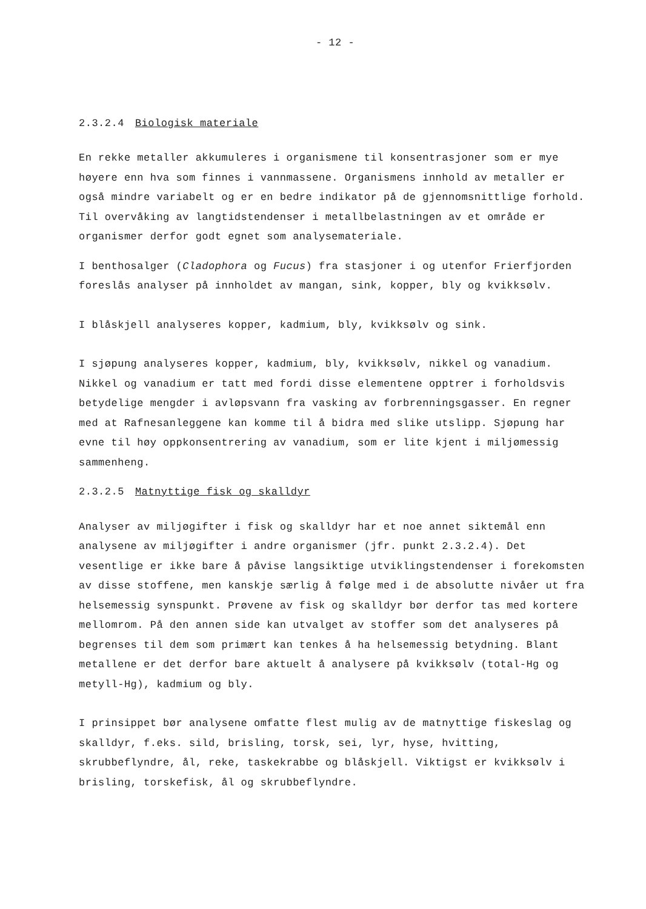- 12 -
2.3.2.4 Biologisk materiale
En rekke metaller akkumuleres i organismene til konsentrasjoner som er mye høyere enn hva som finnes i vannmassene. Organismens innhold av metaller er også mindre variabelt og er en bedre indikator på de gjennomsnittlige forhold. Til overvåking av langtidstendenser i metallbelastningen av et område er organismer derfor godt egnet som analysemateriale.
I benthosalger (Cladophora og Fucus) fra stasjoner i og utenfor Frierfjorden foreslås analyser på innholdet av mangan, sink, kopper, bly og kvikksølv.
I blåskjell analyseres kopper, kadmium, bly, kvikksølv og sink.
I sjøpung analyseres kopper, kadmium, bly, kvikksølv, nikkel og vanadium. Nikkel og vanadium er tatt med fordi disse elementene opptrer i forholdsvis betydelige mengder i avløpsvann fra vasking av forbrenningsgasser. En regner med at Rafnesanleggene kan komme til å bidra med slike utslipp. Sjøpung har evne til høy oppkonsentrering av vanadium, som er lite kjent i miljømessig sammenheng.
2.3.2.5 Matnyttige fisk og skalldyr
Analyser av miljøgifter i fisk og skalldyr har et noe annet siktemål enn analysene av miljøgifter i andre organismer (jfr. punkt 2.3.2.4). Det vesentlige er ikke bare å påvise langsiktige utviklingstendenser i forekomsten av disse stoffene, men kanskje særlig å følge med i de absolutte nivåer ut fra helsemessig synspunkt. Prøvene av fisk og skalldyr bør derfor tas med kortere mellomrom. På den annen side kan utvalget av stoffer som det analyseres på begrenses til dem som primært kan tenkes å ha helsemessig betydning. Blant metallene er det derfor bare aktuelt å analysere på kvikksølv (total-Hg og metyll-Hg), kadmium og bly.
I prinsippet bør analysene omfatte flest mulig av de matnyttige fiskeslag og skalldyr, f.eks. sild, brisling, torsk, sei, lyr, hyse, hvitting, skrubbeflyndre, ål, reke, taskekrabbe og blåskjell. Viktigst er kvikksølv i brisling, torskefisk, ål og skrubbeflyndre.